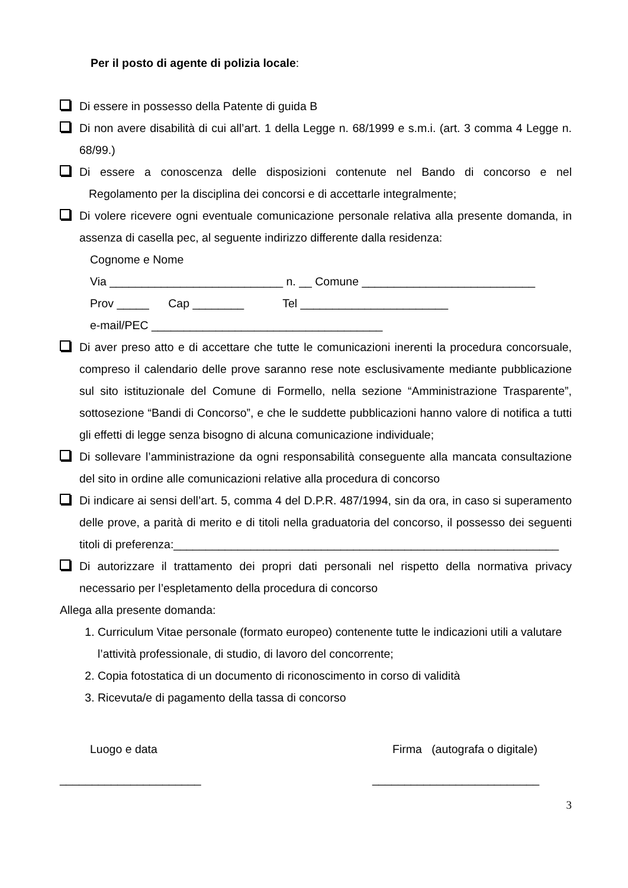Per il posto di agente di polizia locale:
Di essere in possesso della Patente di guida B
Di non avere disabilità di cui all’art. 1 della Legge n. 68/1999 e s.m.i. (art. 3 comma 4 Legge n. 68/99.)
Di essere a conoscenza delle disposizioni contenute nel Bando di concorso e nel Regolamento per la disciplina dei concorsi e di accettarle integralmente;
Di volere ricevere ogni eventuale comunicazione personale relativa alla presente domanda, in assenza di casella pec, al seguente indirizzo differente dalla residenza:
Cognome e Nome
Via ___________________________ n. __ Comune ___________________________
Prov _____ Cap ________ Tel _______________________
e-mail/PEC ____________________________________
Di aver preso atto e di accettare che tutte le comunicazioni inerenti la procedura concorsuale, compreso il calendario delle prove saranno rese note esclusivamente mediante pubblicazione sul sito istituzionale del Comune di Formello, nella sezione “Amministrazione Trasparente”, sottosezione “Bandi di Concorso”, e che le suddette pubblicazioni hanno valore di notifica a tutti gli effetti di legge senza bisogno di alcuna comunicazione individuale;
Di sollevare l’amministrazione da ogni responsabilità conseguente alla mancata consultazione del sito in ordine alle comunicazioni relative alla procedura di concorso
Di indicare ai sensi dell’art. 5, comma 4 del D.P.R. 487/1994, sin da ora, in caso si superamento delle prove, a parità di merito e di titoli nella graduatoria del concorso, il possesso dei seguenti titoli di preferenza:____________________________________________________________
Di autorizzare il trattamento dei propri dati personali nel rispetto della normativa privacy necessario per l’espletamento della procedura di concorso
Allega alla presente domanda:
1. Curriculum Vitae personale (formato europeo) contenente tutte le indicazioni utili a valutare l’attività professionale, di studio, di lavoro del concorrente;
2. Copia fotostatica di un documento di riconoscimento in corso di validità
3. Ricevuta/e di pagamento della tassa di concorso
Luogo e data Firma (autografa o digitale)
______________________ __________________________
3